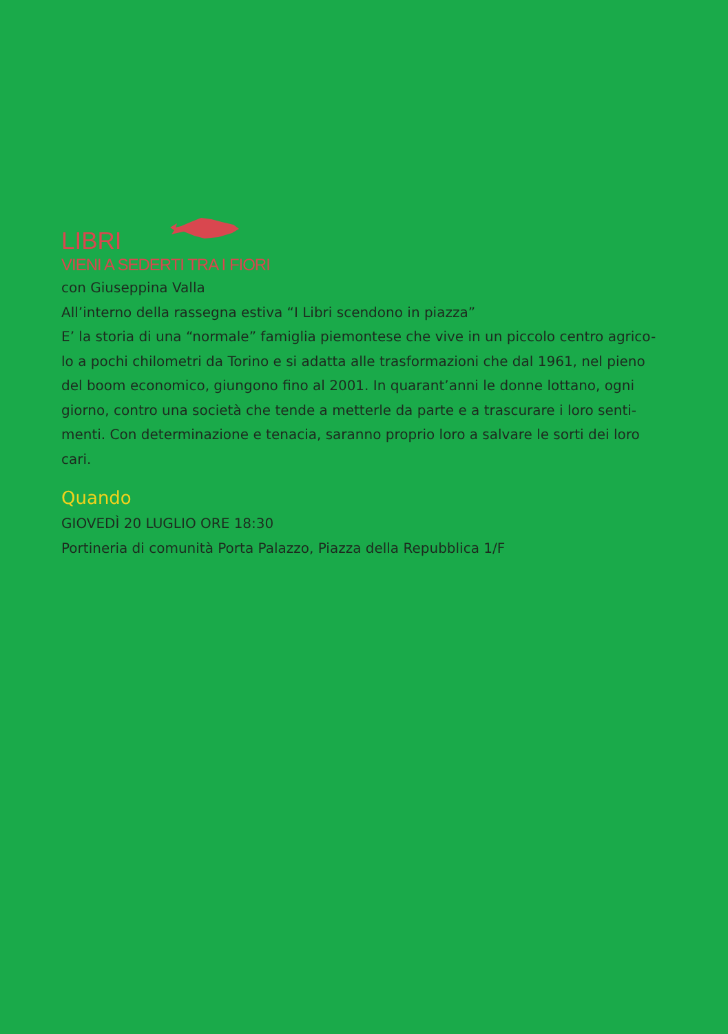LIBRI
VIENI A SEDERTI TRA I FIORI
con Giuseppina Valla
All’interno della rassegna estiva “I Libri scendono in piazza”
E’ la storia di una “normale” famiglia piemontese che vive in un piccolo centro agrico-lo a pochi chilometri da Torino e si adatta alle trasformazioni che dal 1961, nel pieno del boom economico, giungono fino al 2001. In quarant’anni le donne lottano, ogni giorno, contro una società che tende a metterle da parte e a trascurare i loro senti-menti. Con determinazione e tenacia, saranno proprio loro a salvare le sorti dei loro cari.
Quando
GIOVEDÌ 20 LUGLIO ORE 18:30
Portineria di comunità Porta Palazzo, Piazza della Repubblica 1/F